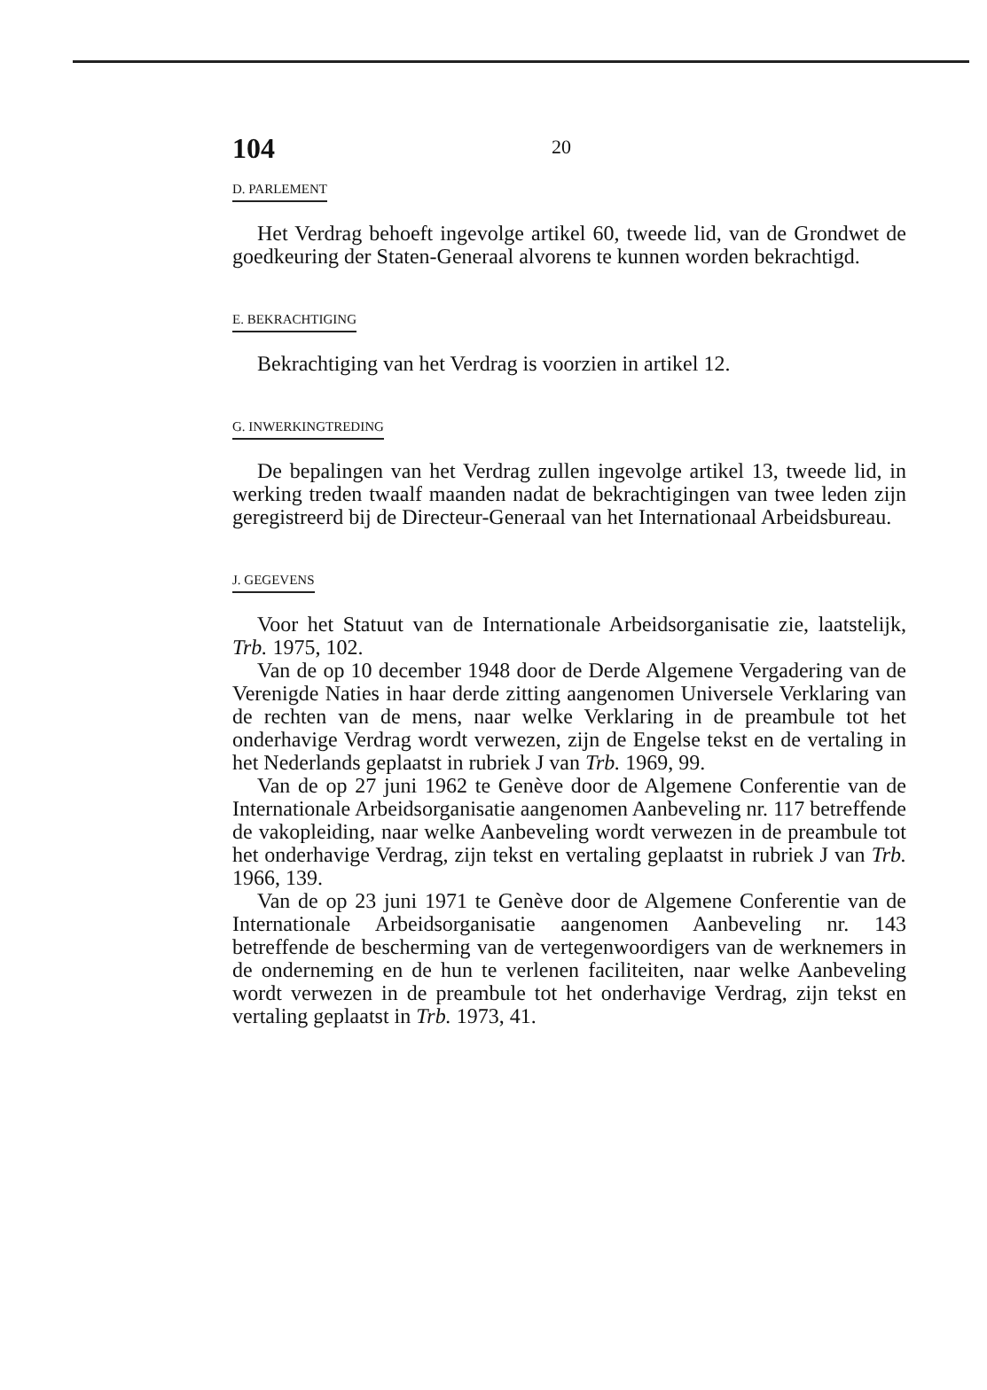104
20
D. PARLEMENT
Het Verdrag behoeft ingevolge artikel 60, tweede lid, van de Grondwet de goedkeuring der Staten-Generaal alvorens te kunnen worden bekrachtigd.
E. BEKRACHTIGING
Bekrachtiging van het Verdrag is voorzien in artikel 12.
G. INWERKINGTREDING
De bepalingen van het Verdrag zullen ingevolge artikel 13, tweede lid, in werking treden twaalf maanden nadat de bekrachtigingen van twee leden zijn geregistreerd bij de Directeur-Generaal van het Internationaal Arbeidsbureau.
J. GEGEVENS
Voor het Statuut van de Internationale Arbeidsorganisatie zie, laatstelijk, Trb. 1975, 102.
Van de op 10 december 1948 door de Derde Algemene Vergadering van de Verenigde Naties in haar derde zitting aangenomen Universele Verklaring van de rechten van de mens, naar welke Verklaring in de preambule tot het onderhavige Verdrag wordt verwezen, zijn de Engelse tekst en de vertaling in het Nederlands geplaatst in rubriek J van Trb. 1969, 99.
Van de op 27 juni 1962 te Genève door de Algemene Conferentie van de Internationale Arbeidsorganisatie aangenomen Aanbeveling nr. 117 betreffende de vakopleiding, naar welke Aanbeveling wordt verwezen in de preambule tot het onderhavige Verdrag, zijn tekst en vertaling geplaatst in rubriek J van Trb. 1966, 139.
Van de op 23 juni 1971 te Genève door de Algemene Conferentie van de Internationale Arbeidsorganisatie aangenomen Aanbeveling nr. 143 betreffende de bescherming van de vertegenwoordigers van de werknemers in de onderneming en de hun te verlenen faciliteiten, naar welke Aanbeveling wordt verwezen in de preambule tot het onderhavige Verdrag, zijn tekst en vertaling geplaatst in Trb. 1973, 41.